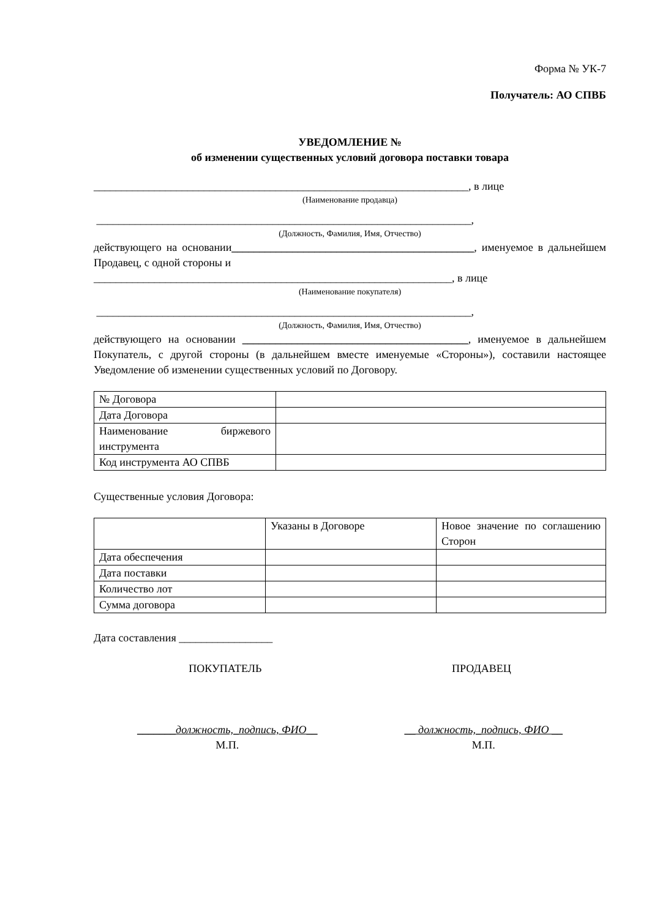Форма № УК-7
Получатель: АО СПВБ
УВЕДОМЛЕНИЕ №
об изменении существенных условий договора поставки товара
____________________________________________________________________, в лице
(Наименование продавца)
____________________________________________________________________,
(Должность, Фамилия, Имя, Отчество)
действующего на основании____________________________________________, именуемое в дальнейшем Продавец, с одной стороны и
_________________________________________________________________, в лице
(Наименование покупателя)
____________________________________________________________________,
(Должность, Фамилия, Имя, Отчество)
действующего на основании _________________________________________, именуемое в дальнейшем Покупатель, с другой стороны (в дальнейшем вместе именуемые «Стороны»), составили настоящее Уведомление об изменении существенных условий по Договору.
| № Договора | |
| Дата Договора | |
| Наименование биржевого инструмента | |
| Код инструмента АО СПВБ | |
Существенные условия Договора:
| | Указаны в Договоре | Новое значение по соглашению Сторон |
| Дата обеспечения | | |
| Дата поставки | | |
| Количество лот | | |
| Сумма договора | | |
Дата составления _________________
ПОКУПАТЕЛЬ ПРОДАВЕЦ
_______должность,_подпись, ФИО__
М.П.
__ должность,_подпись, ФИО __
М.П.